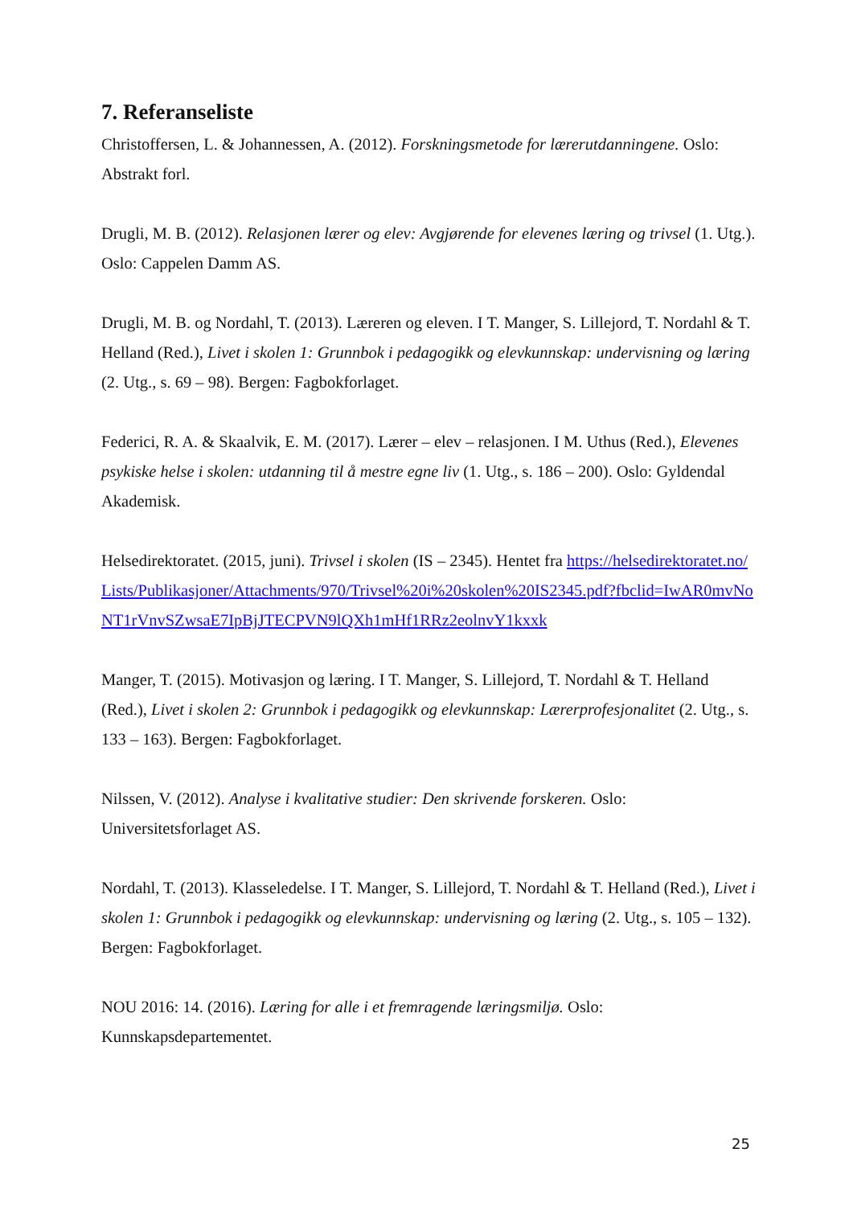7. Referanseliste
Christoffersen, L. & Johannessen, A. (2012). Forskningsmetode for lærerutdanningene. Oslo: Abstrakt forl.
Drugli, M. B. (2012). Relasjonen lærer og elev: Avgjørende for elevenes læring og trivsel (1. Utg.). Oslo: Cappelen Damm AS.
Drugli, M. B. og Nordahl, T. (2013). Læreren og eleven. I T. Manger, S. Lillejord, T. Nordahl & T. Helland (Red.), Livet i skolen 1: Grunnbok i pedagogikk og elevkunnskap: undervisning og læring (2. Utg., s. 69 – 98). Bergen: Fagbokforlaget.
Federici, R. A. & Skaalvik, E. M. (2017). Lærer – elev – relasjonen. I M. Uthus (Red.), Elevenes psykiske helse i skolen: utdanning til å mestre egne liv (1. Utg., s. 186 – 200). Oslo: Gyldendal Akademisk.
Helsedirektoratet. (2015, juni). Trivsel i skolen (IS – 2345). Hentet fra https://helsedirektoratet.no/Lists/Publikasjoner/Attachments/970/Trivsel%20i%20skolen%20IS2345.pdf?fbclid=IwAR0mvNoNT1rVnvSZwsaE7IpBjJTECPVN9lQXh1mHf1RRz2eolnvY1kxxk
Manger, T. (2015). Motivasjon og læring. I T. Manger, S. Lillejord, T. Nordahl & T. Helland (Red.), Livet i skolen 2: Grunnbok i pedagogikk og elevkunnskap: Lærerprofesjonalitet (2. Utg., s. 133 – 163). Bergen: Fagbokforlaget.
Nilssen, V. (2012). Analyse i kvalitative studier: Den skrivende forskeren. Oslo: Universitetsforlaget AS.
Nordahl, T. (2013). Klasseledelse. I T. Manger, S. Lillejord, T. Nordahl & T. Helland (Red.), Livet i skolen 1: Grunnbok i pedagogikk og elevkunnskap: undervisning og læring (2. Utg., s. 105 – 132). Bergen: Fagbokforlaget.
NOU 2016: 14. (2016). Læring for alle i et fremragende læringsmiljø. Oslo: Kunnskapsdepartementet.
25